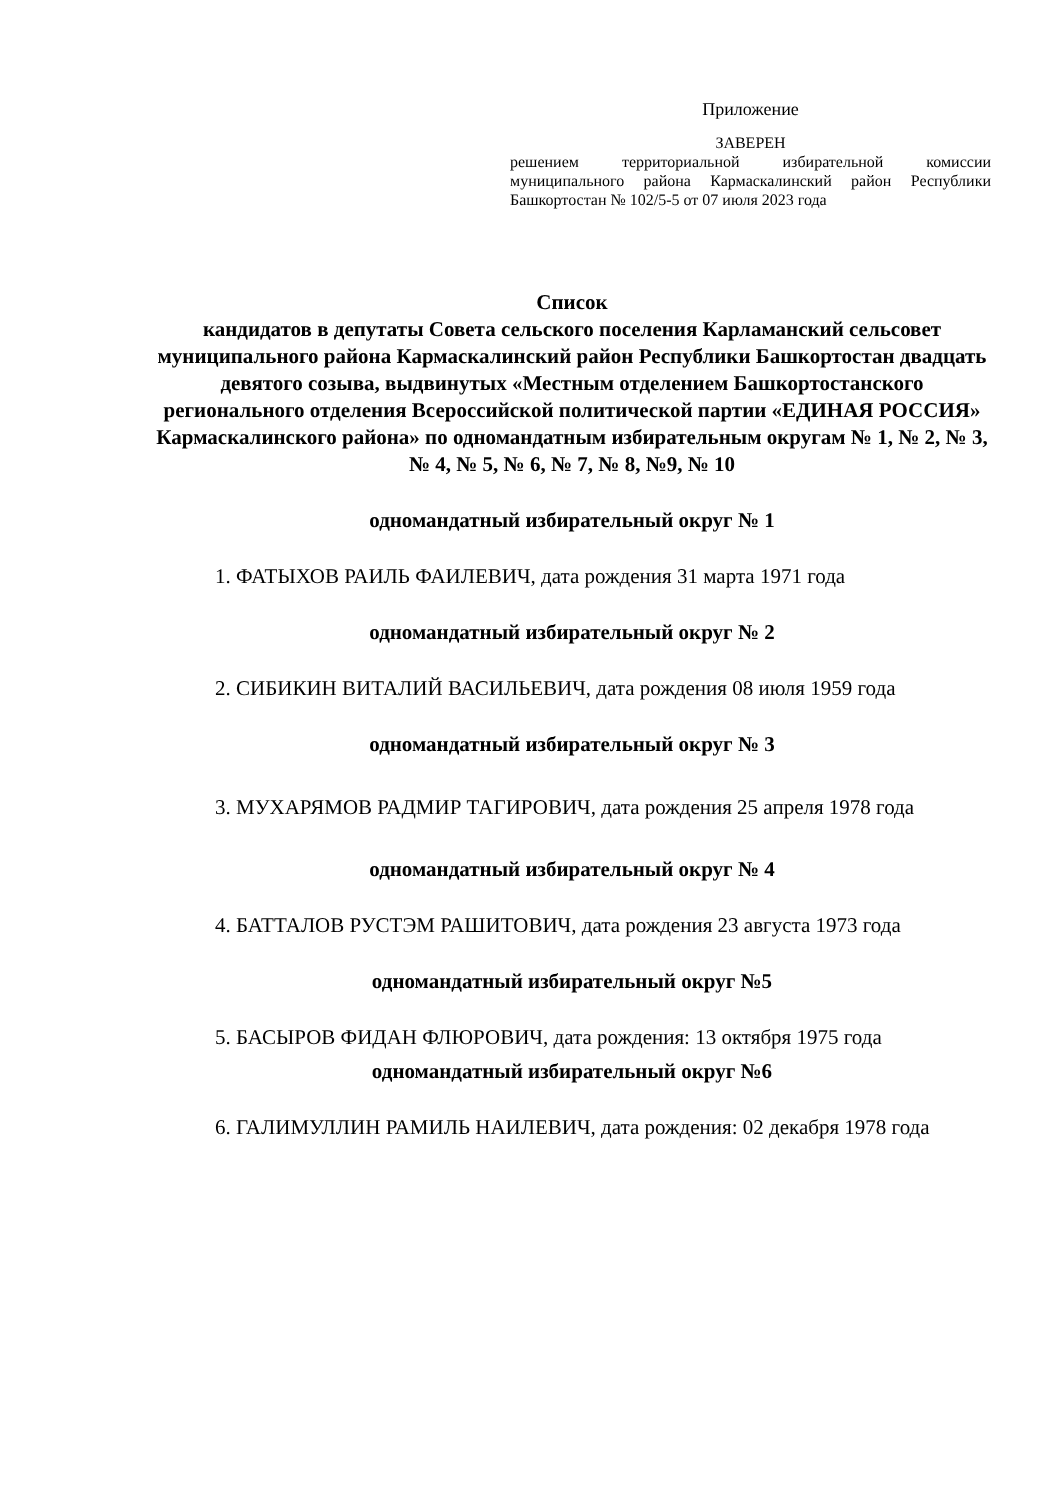Приложение
ЗАВЕРЕН
решением территориальной избирательной комиссии муниципального района Кармаскалинский район Республики Башкортостан № 102/5-5 от 07 июля 2023 года
Список
кандидатов в депутаты Совета сельского поселения Карламанский сельсовет муниципального района Кармаскалинский район Республики Башкортостан двадцать девятого созыва, выдвинутых «Местным отделением Башкортостанского регионального отделения Всероссийской политической партии «ЕДИНАЯ РОССИЯ» Кармаскалинского района» по одномандатным избирательным округам № 1, № 2, № 3, № 4, № 5, № 6, № 7, № 8, №9, № 10
одномандатный избирательный округ № 1
1. ФАТЫХОВ РАИЛЬ ФАИЛЕВИЧ, дата рождения 31 марта 1971 года
одномандатный избирательный округ № 2
2. СИБИКИН ВИТАЛИЙ ВАСИЛЬЕВИЧ, дата рождения 08 июля 1959 года
одномандатный избирательный округ № 3
3. МУХАРЯМОВ РАДМИР ТАГИРОВИЧ, дата рождения 25 апреля 1978 года
одномандатный избирательный округ № 4
4. БАТТАЛОВ РУСТЭМ РАШИТОВИЧ, дата рождения 23 августа 1973 года
одномандатный избирательный округ №5
5. БАСЫРОВ ФИДАН ФЛЮРОВИЧ, дата рождения: 13 октября 1975 года
одномандатный избирательный округ №6
6. ГАЛИМУЛЛИН РАМИЛЬ НАИЛЕВИЧ, дата рождения: 02 декабря 1978 года